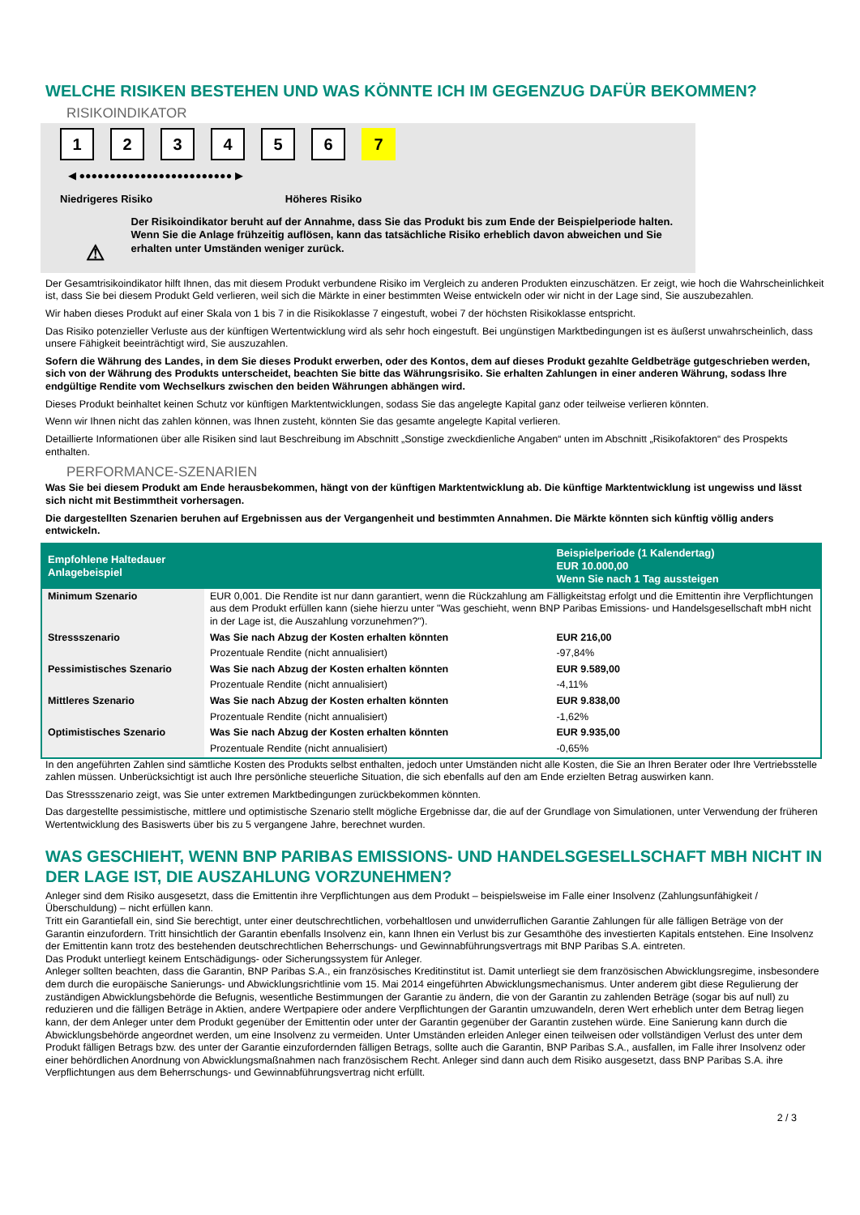WELCHE RISIKEN BESTEHEN UND WAS KÖNNTE ICH IM GEGENZUG DAFÜR BEKOMMEN?
RISIKOINDIKATOR
123456 7
◀ ●●●●●●●●●●●●●●●●●●●●●●●●● ▶
Niedrigeres Risiko Höheres Risiko
⚠
Der Risikoindikator beruht auf der Annahme, dass Sie das Produkt bis zum Ende der Beispielperiode halten.
Wenn Sie die Anlage frühzeitig auflösen, kann das tatsächliche Risiko erheblich davon abweichen und Sie erhalten unter Umständen weniger zurück.
Der Gesamtrisikoindikator hilft Ihnen, das mit diesem Produkt verbundene Risiko im Vergleich zu anderen Produkten einzuschätzen. Er zeigt, wie hoch die Wahrscheinlichkeit ist, dass Sie bei diesem Produkt Geld verlieren, weil sich die Märkte in einer bestimmten Weise entwickeln oder wir nicht in der Lage sind, Sie auszubezahlen.
Wir haben dieses Produkt auf einer Skala von 1 bis 7 in die Risikoklasse 7 eingestuft, wobei 7 der höchsten Risikoklasse entspricht.
Das Risiko potenzieller Verluste aus der künftigen Wertentwicklung wird als sehr hoch eingestuft. Bei ungünstigen Marktbedingungen ist es äußerst unwahrscheinlich, dass unsere Fähigkeit beeinträchtigt wird, Sie auszuzahlen.
Sofern die Währung des Landes, in dem Sie dieses Produkt erwerben, oder des Kontos, dem auf dieses Produkt gezahlte Geldbeträge gutgeschrieben werden, sich von der Währung des Produkts unterscheidet, beachten Sie bitte das Währungsrisiko. Sie erhalten Zahlungen in einer anderen Währung, sodass Ihre endgültige Rendite vom Wechselkurs zwischen den beiden Währungen abhängen wird.
Dieses Produkt beinhaltet keinen Schutz vor künftigen Marktentwicklungen, sodass Sie das angelegte Kapital ganz oder teilweise verlieren könnten.
Wenn wir Ihnen nicht das zahlen können, was Ihnen zusteht, könnten Sie das gesamte angelegte Kapital verlieren.
Detaillierte Informationen über alle Risiken sind laut Beschreibung im Abschnitt „Sonstige zweckdienliche Angaben“ unten im Abschnitt „Risikofaktoren“ des Prospekts enthalten.
PERFORMANCE-SZENARIEN
Was Sie bei diesem Produkt am Ende herausbekommen, hängt von der künftigen Marktentwicklung ab. Die künftige Marktentwicklung ist ungewiss und lässt sich nicht mit Bestimmtheit vorhersagen.
Die dargestellten Szenarien beruhen auf Ergebnissen aus der Vergangenheit und bestimmten Annahmen. Die Märkte könnten sich künftig völlig anders entwickeln.
| Empfohlene Haltedauer Anlagebeispiel | | Beispielperiode (1 Kalendertag) EUR 10.000,00 Wenn Sie nach 1 Tag aussteigen |
| --- | --- | --- |
| Minimum Szenario | EUR 0,001. Die Rendite ist nur dann garantiert, wenn die Rückzahlung am Fälligkeitstag erfolgt und die Emittentin ihre Verpflichtungen aus dem Produkt erfüllen kann (siehe hierzu unter "Was geschieht, wenn BNP Paribas Emissions- und Handelsgesellschaft mbH nicht in der Lage ist, die Auszahlung vorzunehmen?"). | |
| Stressszenario | Was Sie nach Abzug der Kosten erhalten könnten | EUR 216,00 |
| | Prozentuale Rendite (nicht annualisiert) | -97,84% |
| Pessimistisches Szenario | Was Sie nach Abzug der Kosten erhalten könnten | EUR 9.589,00 |
| | Prozentuale Rendite (nicht annualisiert) | -4,11% |
| Mittleres Szenario | Was Sie nach Abzug der Kosten erhalten könnten | EUR 9.838,00 |
| | Prozentuale Rendite (nicht annualisiert) | -1,62% |
| Optimistisches Szenario | Was Sie nach Abzug der Kosten erhalten könnten | EUR 9.935,00 |
| | Prozentuale Rendite (nicht annualisiert) | -0,65% |
In den angeführten Zahlen sind sämtliche Kosten des Produkts selbst enthalten, jedoch unter Umständen nicht alle Kosten, die Sie an Ihren Berater oder Ihre Vertriebsstelle zahlen müssen. Unberücksichtigt ist auch Ihre persönliche steuerliche Situation, die sich ebenfalls auf den am Ende erzielten Betrag auswirken kann.
Das Stressszenario zeigt, was Sie unter extremen Marktbedingungen zurückbekommen könnten.
Das dargestellte pessimistische, mittlere und optimistische Szenario stellt mögliche Ergebnisse dar, die auf der Grundlage von Simulationen, unter Verwendung der früheren Wertentwicklung des Basiswerts über bis zu 5 vergangene Jahre, berechnet wurden.
WAS GESCHIEHT, WENN BNP PARIBAS EMISSIONS- UND HANDELSGESELLSCHAFT MBH NICHT IN DER LAGE IST, DIE AUSZAHLUNG VORZUNEHMEN?
Anleger sind dem Risiko ausgesetzt, dass die Emittentin ihre Verpflichtungen aus dem Produkt – beispielsweise im Falle einer Insolvenz (Zahlungsunfähigkeit / Überschuldung) – nicht erfüllen kann.
Tritt ein Garantiefall ein, sind Sie berechtigt, unter einer deutschrechtlichen, vorbehaltlosen und unwiderruflichen Garantie Zahlungen für alle fälligen Beträge von der Garantin einzufordern. Tritt hinsichtlich der Garantin ebenfalls Insolvenz ein, kann Ihnen ein Verlust bis zur Gesamthöhe des investierten Kapitals entstehen. Eine Insolvenz der Emittentin kann trotz des bestehenden deutschrechtlichen Beherrschungs- und Gewinnabführungsvertrags mit BNP Paribas S.A. eintreten.
Das Produkt unterliegt keinem Entschädigungs- oder Sicherungssystem für Anleger.
Anleger sollten beachten, dass die Garantin, BNP Paribas S.A., ein französisches Kreditinstitut ist. Damit unterliegt sie dem französischen Abwicklungsregime, insbesondere dem durch die europäische Sanierungs- und Abwicklungsrichtlinie vom 15. Mai 2014 eingeführten Abwicklungsmechanismus. Unter anderem gibt diese Regulierung der zuständigen Abwicklungsbehörde die Befugnis, wesentliche Bestimmungen der Garantie zu ändern, die von der Garantin zu zahlenden Beträge (sogar bis auf null) zu reduzieren und die fälligen Beträge in Aktien, andere Wertpapiere oder andere Verpflichtungen der Garantin umzuwandeln, deren Wert erheblich unter dem Betrag liegen kann, der dem Anleger unter dem Produkt gegenüber der Emittentin oder unter der Garantin gegenüber der Garantin zustehen würde. Eine Sanierung kann durch die Abwicklungsbehörde angeordnet werden, um eine Insolvenz zu vermeiden. Unter Umständen erleiden Anleger einen teilweisen oder vollständigen Verlust des unter dem Produkt fälligen Betrags bzw. des unter der Garantie einzufordernden fälligen Betrags, sollte auch die Garantin, BNP Paribas S.A., ausfallen, im Falle ihrer Insolvenz oder einer behördlichen Anordnung von Abwicklungsmaßnahmen nach französischem Recht. Anleger sind dann auch dem Risiko ausgesetzt, dass BNP Paribas S.A. ihre Verpflichtungen aus dem Beherrschungs- und Gewinnabführungsvertrag nicht erfüllt.
2 / 3